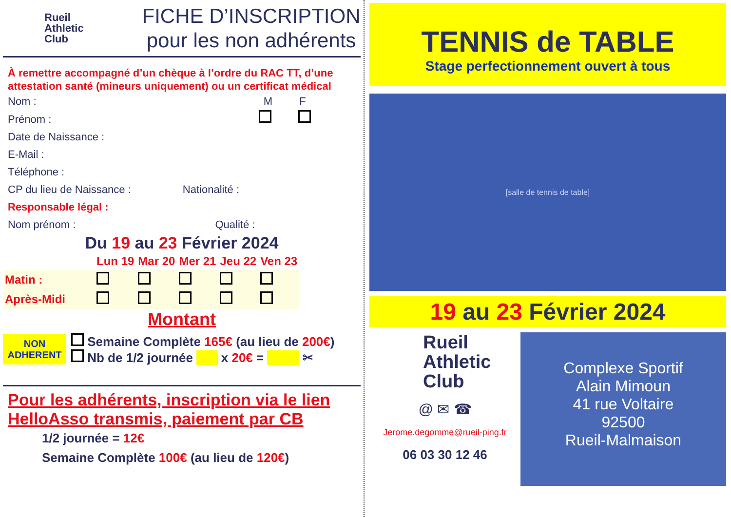Rueil
Athletic
Club
FICHE D’INSCRIPTION
pour les non adhérents
À remettre accompagné d’un chèque à l’ordre du RAC TT, d’une attestation santé (mineurs uniquement) ou un certificat médical
Nom : M F
Prénom :
Date de Naissance :
E-Mail :
Téléphone :
CP du lieu de Naissance : Nationalité :
Responsable légal :
Nom prénom : Qualité :
Du 19 au 23 Février 2024
| | Lun 19 | Mar 20 | Mer 21 | Jeu 22 | Ven 23 |
| Matin : | | | | | |
| Après-Midi | | | | | |
Montant
NON
ADHERENT
Semaine Complète 165€ (au lieu de 200€)
Nb de 1/2 journée x 20€ = ✂
Pour les adhérents, inscription via le lien HelloAsso transmis, paiement par CB
1/2 journée = 12€
Semaine Complète 100€ (au lieu de 120€)
TENNIS de TABLE
Stage perfectionnement ouvert à tous
[salle de tennis de table]
19 au 23 Février 2024
Rueil
Athletic
Club
@ ✉ ☎
Jerome.degomme@rueil-ping.fr
06 03 30 12 46
Complexe Sportif
Alain Mimoun
41 rue Voltaire
92500
Rueil-Malmaison